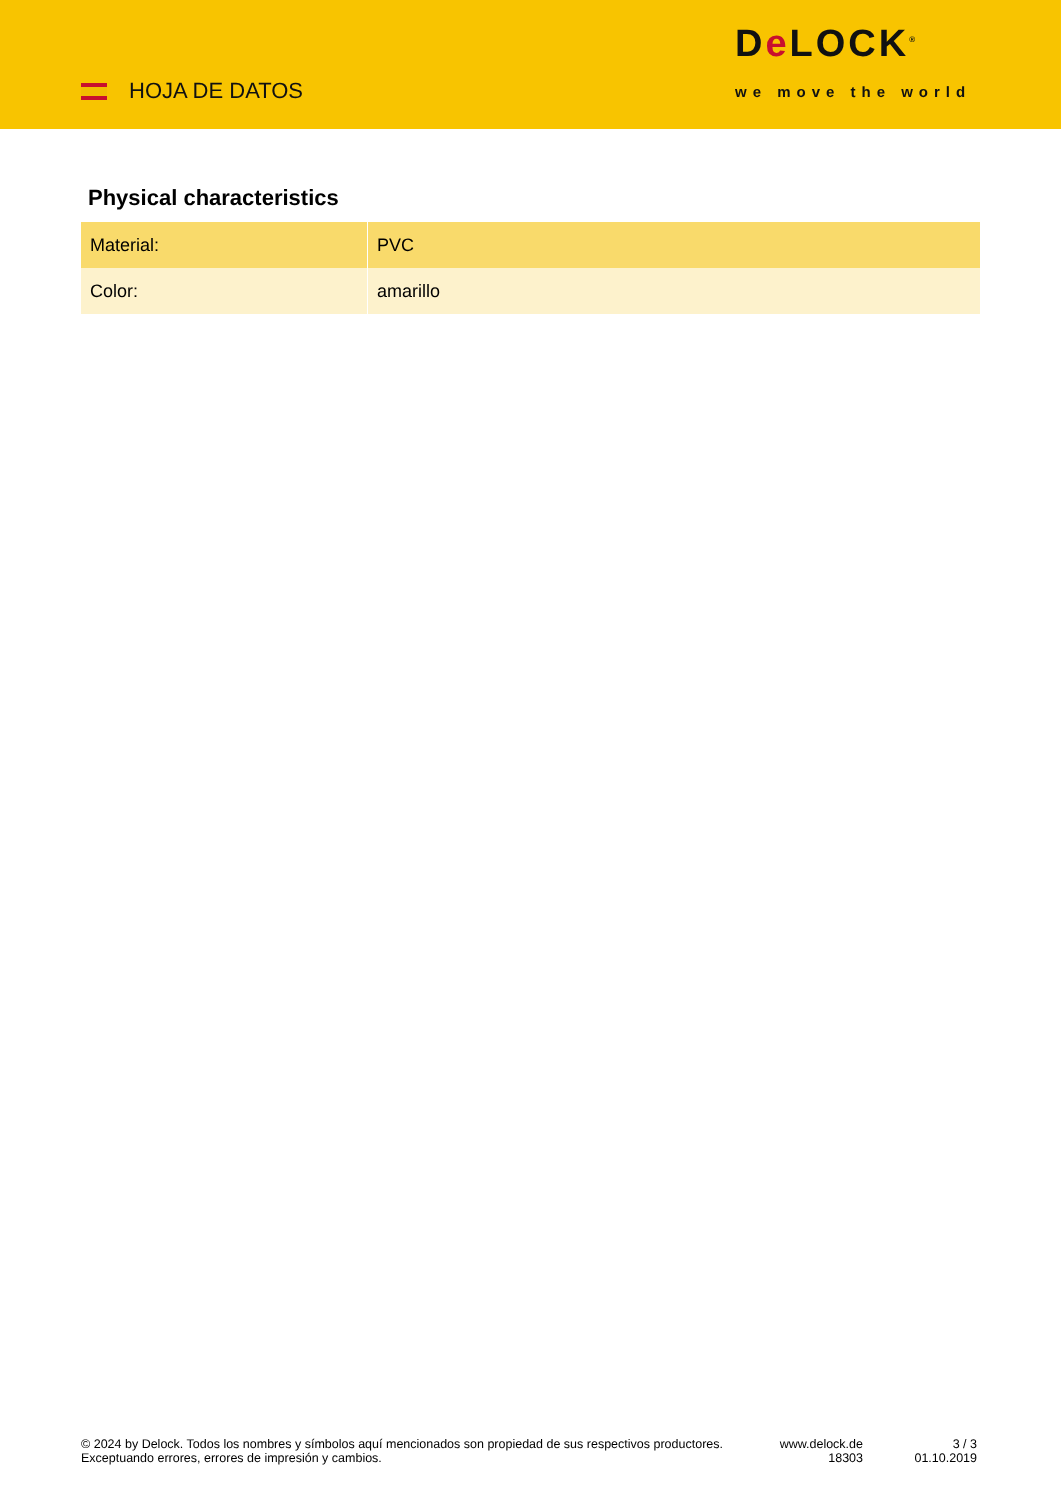HOJA DE DATOS
De LOCK<sup>®</sup>
we move the world
Physical characteristics
| Material: | PVC |
| Color: | amarillo |
© 2024 by Delock. Todos los nombres y símbolos aquí mencionados son propiedad de sus respectivos productores. Exceptuando errores, errores de impresión y cambios.
www.delock.de
18303
3 / 3
01.10.2019